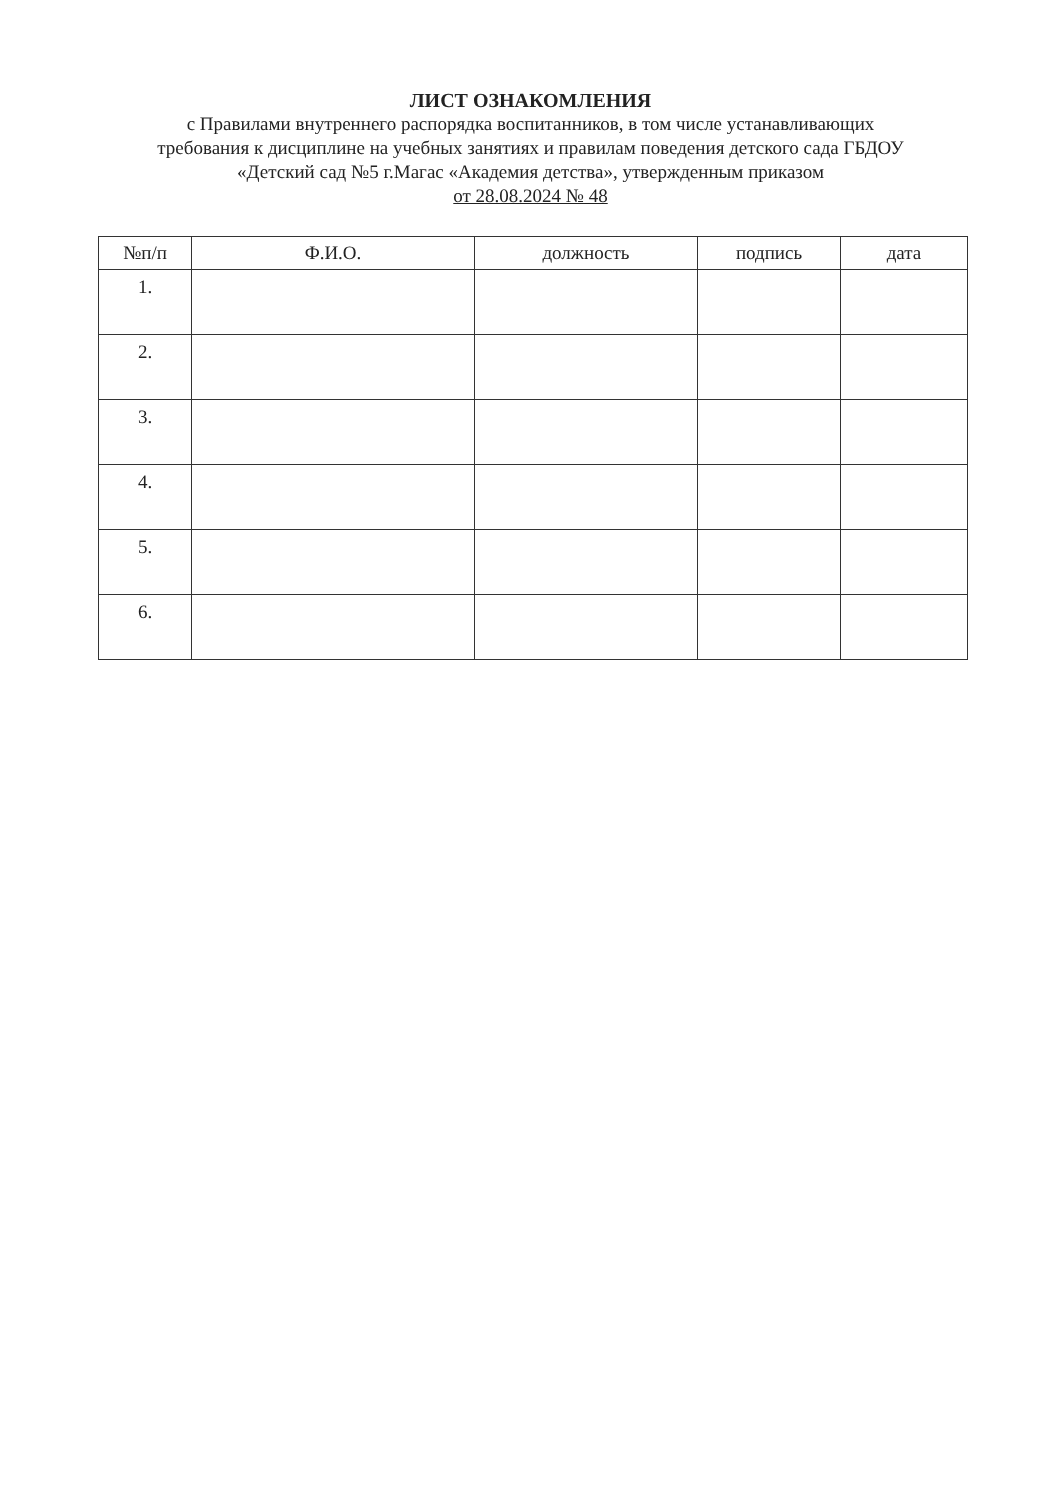ЛИСТ ОЗНАКОМЛЕНИЯ
с Правилами внутреннего распорядка воспитанников, в том числе устанавливающих
требования к дисциплине на учебных занятиях и правилам поведения детского сада ГБДОУ
«Детский сад №5 г.Магас «Академия детства», утвержденным приказом
от 28.08.2024 № 48
| №п/п | Ф.И.О. | должность | подпись | дата |
| --- | --- | --- | --- | --- |
| 1. | | | | |
| 2. | | | | |
| 3. | | | | |
| 4. | | | | |
| 5. | | | | |
| 6. | | | | |